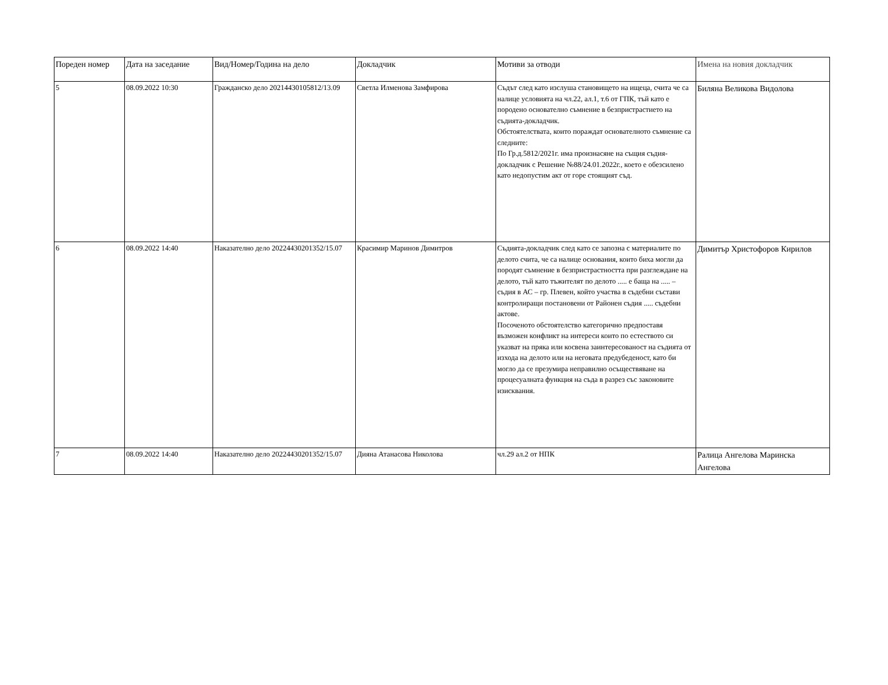| Пореден номер | Дата на заседание | Вид/Номер/Година на дело | Докладчик | Мотиви за отводи | Имена на новия докладчик |
| --- | --- | --- | --- | --- | --- |
| 5 | 08.09.2022 10:30 | Гражданско дело 20214430105812/13.09 | Светла Илменова Замфирова | Съдът след като изслуша становището на ищеца, счита че са налице условията на чл.22, ал.1, т.6 от ГПК, тъй като е породено основателно съмнение в безпристрастието на съдията-докладчик. Обстоятелствата, които пораждат основателното съмнение са следните: По Гр.д.5812/2021г. има произнасяне на същия съдия-докладчик с Решение №88/24.01.2022г., което е обезсилено като недопустим акт от горе стоящият съд. | Биляна Великова Видолова |
| 6 | 08.09.2022 14:40 | Наказателно дело 20224430201352/15.07 | Красимир Маринов Димитров | Съдията-докладчик след като се запозна с материалите по делото счита, че са налице основания, които биха могли да породят съмнение в безпристрастността при разглеждане на делото, тъй като тъжителят по делото ..... е баща на ..... – съдия в АС – гр. Плевен, който участва в съдебни състави контролиращи постановени от Районен съдия ..... съдебни актове. Посоченото обстоятелство категорично предпоставя възможен конфликт на интереси които по естеството си указват на пряка или косвена заинтересованост на съдията от изхода на делото или на неговата предубеденост, като би могло да се презумира неправилно осъществяване на процесуалната функция на съда в разрез със законовите изисквания. | Димитър Христофоров Кирилов |
| 7 | 08.09.2022 14:40 | Наказателно дело 20224430201352/15.07 | Дияна Атанасова Николова | чл.29 ал.2 от НПК | Ралица Ангелова Маринска Ангелова |